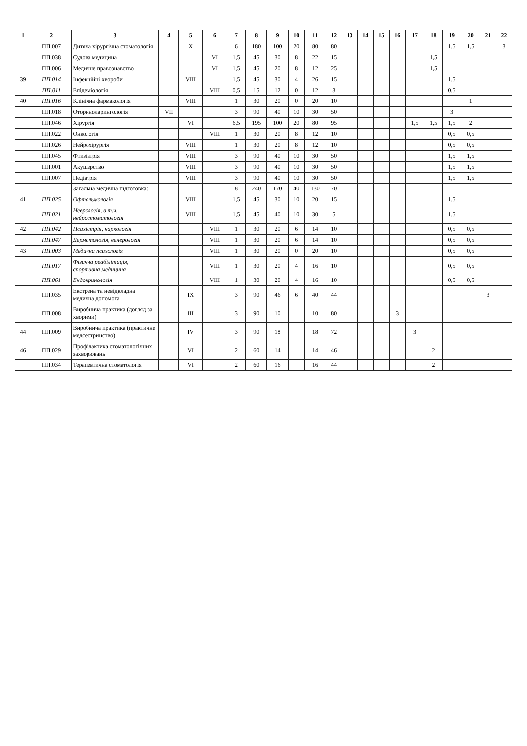| 1 | 2 | 3 | 4 | 5 | 6 | 7 | 8 | 9 | 10 | 11 | 12 | 13 | 14 | 15 | 16 | 17 | 18 | 19 | 20 | 21 | 22 |
| --- | --- | --- | --- | --- | --- | --- | --- | --- | --- | --- | --- | --- | --- | --- | --- | --- | --- | --- | --- | --- | --- |
| | ПП.007 | Дитяча хірургічна стоматологія | | X | | 6 | 180 | 100 | 20 | 80 | 80 | | | | | | | 1,5 | 1,5 | | 3 |
| | ПП.038 | Судова медицина | | | VI | 1,5 | 45 | 30 | 8 | 22 | 15 | | | | | | 1,5 | | | | |
| | ПП.006 | Медичне правознавство | | | VI | 1,5 | 45 | 20 | 8 | 12 | 25 | | | | | | 1,5 | | | | |
| 39 | ПП.014 | Інфекційні хвороби | | VIII | | 1,5 | 45 | 30 | 4 | 26 | 15 | | | | | | | 1,5 | | | |
| | ПП.011 | Епідеміологія | | | VIII | 0,5 | 15 | 12 | 0 | 12 | 3 | | | | | | | 0,5 | | | |
| 40 | ПП.016 | Клінічна фармакологія | | VIII | | 1 | 30 | 20 | 0 | 20 | 10 | | | | | | | | 1 | | |
| | ПП.018 | Оториноларингологія | VII | | | 3 | 90 | 40 | 10 | 30 | 50 | | | | | | | 3 | | | |
| | ПП.046 | Хірургія | | VI | | 6,5 | 195 | 100 | 20 | 80 | 95 | | | | | 1,5 | 1,5 | 1,5 | 2 | | |
| | ПП.022 | Онкологія | | | VIII | 1 | 30 | 20 | 8 | 12 | 10 | | | | | | | 0,5 | 0,5 | | |
| | ПП.026 | Нейрохірургія | | VIII | | 1 | 30 | 20 | 8 | 12 | 10 | | | | | | | 0,5 | 0,5 | | |
| | ПП.045 | Фтизіатрія | | VIII | | 3 | 90 | 40 | 10 | 30 | 50 | | | | | | | 1,5 | 1,5 | | |
| | ПП.001 | Акушерство | | VIII | | 3 | 90 | 40 | 10 | 30 | 50 | | | | | | | 1,5 | 1,5 | | |
| | ПП.007 | Педіатрія | | VIII | | 3 | 90 | 40 | 10 | 30 | 50 | | | | | | | 1,5 | 1,5 | | |
| | | Загальна медична підготовка: | | | | 8 | 240 | 170 | 40 | 130 | 70 | | | | | | | | | | |
| 41 | ПП.025 | Офтальмологія | | VIII | | 1,5 | 45 | 30 | 10 | 20 | 15 | | | | | | | 1,5 | | | |
| | ПП.021 | Неврологія, в т.ч. нейростоматологія | | VIII | | 1,5 | 45 | 40 | 10 | 30 | 5 | | | | | | | 1,5 | | | |
| 42 | ПП.042 | Психіатрія, наркологія | | | VIII | 1 | 30 | 20 | 6 | 14 | 10 | | | | | | | 0,5 | 0,5 | | |
| | ПП.047 | Дерматологія, венерологія | | | VIII | 1 | 30 | 20 | 6 | 14 | 10 | | | | | | | 0,5 | 0,5 | | |
| 43 | ПП.003 | Медична психологія | | | VIII | 1 | 30 | 20 | 0 | 20 | 10 | | | | | | | 0,5 | 0,5 | | |
| | ПП.017 | Фізична реабілітація, спортивна медицина | | | VIII | 1 | 30 | 20 | 4 | 16 | 10 | | | | | | | 0,5 | 0,5 | | |
| | ПП.061 | Ендокринологія | | | VIII | 1 | 30 | 20 | 4 | 16 | 10 | | | | | | | 0,5 | 0,5 | | |
| | ПП.035 | Екстрена та невідкладна медична допомога | | IX | | 3 | 90 | 46 | 6 | 40 | 44 | | | | | | | | | 3 | |
| | ПП.008 | Виробнича практика (догляд за хворими) | | III | | 3 | 90 | 10 | | 10 | 80 | | | | 3 | | | | | | |
| 44 | ПП.009 | Виробнича практика (практичне медсестринство) | | IV | | 3 | 90 | 18 | | 18 | 72 | | | | | 3 | | | | | |
| 46 | ПП.029 | Профілактика стоматологічних захворювань | | VI | | 2 | 60 | 14 | | 14 | 46 | | | | | | 2 | | | | |
| | ПП.034 | Терапевтична стоматологія | | VI | | 2 | 60 | 16 | | 16 | 44 | | | | | | 2 | | | | |